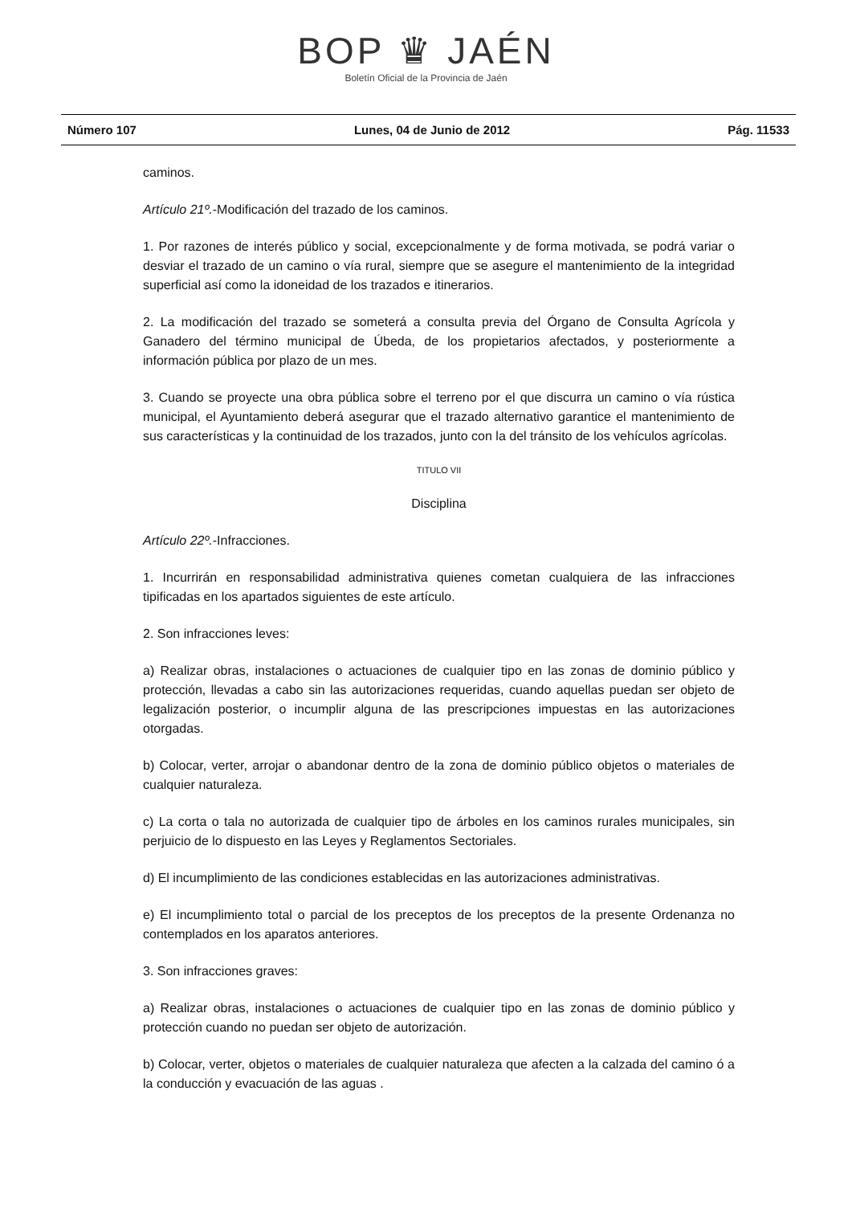BOP ♛ JAÉN
Boletín Oficial de la Provincia de Jaén
Número 107 Lunes, 04 de Junio de 2012 Pág. 11533
caminos.
Artículo 21º.-Modificación del trazado de los caminos.
1. Por razones de interés público y social, excepcionalmente y de forma motivada, se podrá variar o desviar el trazado de un camino o vía rural, siempre que se asegure el mantenimiento de la integridad superficial así como la idoneidad de los trazados e itinerarios.
2. La modificación del trazado se someterá a consulta previa del Órgano de Consulta Agrícola y Ganadero del término municipal de Úbeda, de los propietarios afectados, y posteriormente a información pública por plazo de un mes.
3. Cuando se proyecte una obra pública sobre el terreno por el que discurra un camino o vía rústica municipal, el Ayuntamiento deberá asegurar que el trazado alternativo garantice el mantenimiento de sus características y la continuidad de los trazados, junto con la del tránsito de los vehículos agrícolas.
TITULO VII
Disciplina
Artículo 22º.-Infracciones.
1. Incurrirán en responsabilidad administrativa quienes cometan cualquiera de las infracciones tipificadas en los apartados siguientes de este artículo.
2. Son infracciones leves:
a) Realizar obras, instalaciones o actuaciones de cualquier tipo en las zonas de dominio público y protección, llevadas a cabo sin las autorizaciones requeridas, cuando aquellas puedan ser objeto de legalización posterior, o incumplir alguna de las prescripciones impuestas en las autorizaciones otorgadas.
b) Colocar, verter, arrojar o abandonar dentro de la zona de dominio público objetos o materiales de cualquier naturaleza.
c) La corta o tala no autorizada de cualquier tipo de árboles en los caminos rurales municipales, sin perjuicio de lo dispuesto en las Leyes y Reglamentos Sectoriales.
d) El incumplimiento de las condiciones establecidas en las autorizaciones administrativas.
e) El incumplimiento total o parcial de los preceptos de los preceptos de la presente Ordenanza no contemplados en los aparatos anteriores.
3. Son infracciones graves:
a) Realizar obras, instalaciones o actuaciones de cualquier tipo en las zonas de dominio público y protección cuando no puedan ser objeto de autorización.
b) Colocar, verter, objetos o materiales de cualquier naturaleza que afecten a la calzada del camino ó a la conducción y evacuación de las aguas .